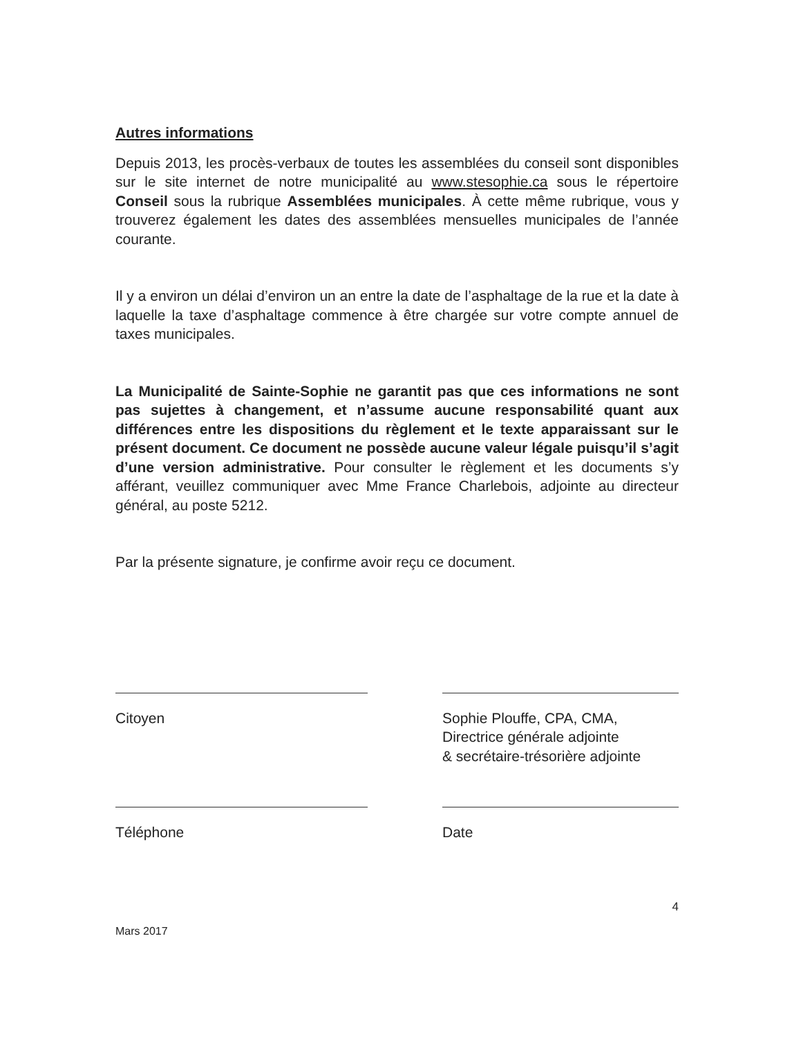Autres informations
Depuis 2013, les procès-verbaux de toutes les assemblées du conseil sont disponibles sur le site internet de notre municipalité au www.stesophie.ca sous le répertoire Conseil sous la rubrique Assemblées municipales. À cette même rubrique, vous y trouverez également les dates des assemblées mensuelles municipales de l’année courante.
Il y a environ un délai d’environ un an entre la date de l’asphaltage de la rue et la date à laquelle la taxe d’asphaltage commence à être chargée sur votre compte annuel de taxes municipales.
La Municipalité de Sainte-Sophie ne garantit pas que ces informations ne sont pas sujettes à changement, et n’assume aucune responsabilité quant aux différences entre les dispositions du règlement et le texte apparaissant sur le présent document. Ce document ne possède aucune valeur légale puisqu’il s’agit d’une version administrative. Pour consulter le règlement et les documents s’y afférant, veuillez communiquer avec Mme France Charlebois, adjointe au directeur général, au poste 5212.
Par la présente signature, je confirme avoir reçu ce document.
Citoyen Sophie Plouffe, CPA, CMA,
Directrice générale adjointe
& secrétaire-trésorière adjointe
Téléphone Date
4
Mars 2017